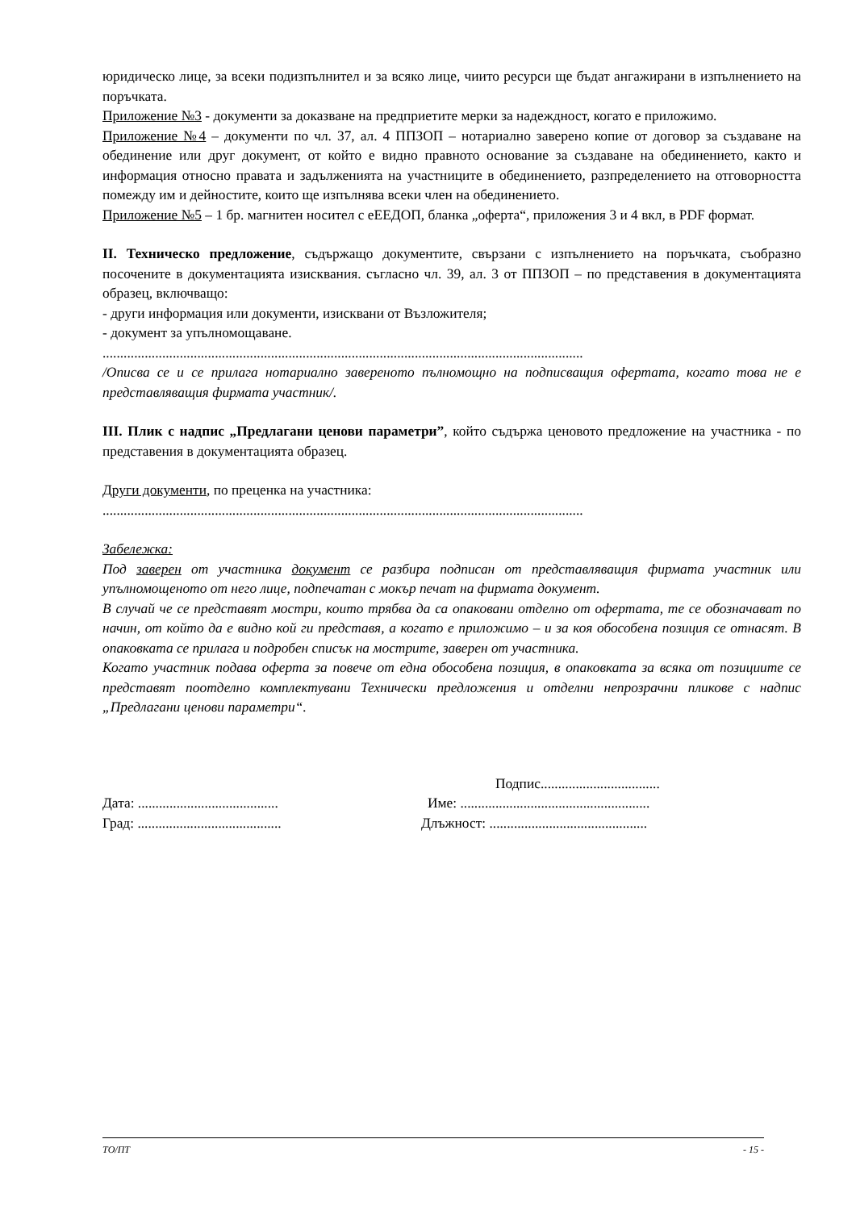юридическо лице, за всеки подизпълнител и за всяко лице, чиито ресурси ще бъдат ангажирани в изпълнението на поръчката.
Приложение №3 - документи за доказване на предприетите мерки за надеждност, когато е приложимо.
Приложение №4 – документи по чл. 37, ал. 4 ППЗОП – нотариално заверено копие от договор за създаване на обединение или друг документ, от който е видно правното основание за създаване на обединението, както и информация относно правата и задълженията на участниците в обединението, разпределението на отговорността помежду им и дейностите, които ще изпълнява всеки член на обединението.
Приложение №5 – 1 бр. магнитен носител с еЕЕДОП, бланка „оферта“, приложения 3 и 4 вкл, в PDF формат.
II. Техническо предложение, съдържащо документите, свързани с изпълнението на поръчката, съобразно посочените в документацията изисквания. съгласно чл. 39, ал. 3 от ППЗОП – по представения в документацията образец, включващо:
- други информация или документи, изисквани от Възложителя;
- документ за упълномощаване.
.........................................................................................................................................
/Описва се и се прилага нотариално завереното пълномощно на подписващия офертата, когато това не е представляващия фирмата участник/.
III. Плик с надпис „Предлагани ценови параметри”, който съдържа ценовото предложение на участника - по представения в документацията образец.
Други документи, по преценка на участника:
.........................................................................................................................................
Забележка:
Под заверен от участника документ се разбира подписан от представляващия фирмата участник или упълномощеното от него лице, подпечатан с мокър печат на фирмата документ.
В случай че се представят мостри, които трябва да са опаковани отделно от офертата, те се обозначават по начин, от който да е видно кой ги представя, а когато е приложимо – и за коя обособена позиция се отнасят. В опаковката се прилага и подробен списък на мострите, заверен от участника.
Когато участник подава оферта за повече от една обособена позиция, в опаковката за всяка от позициите се представят поотделно комплектувани Технически предложения и отделни непрозрачни пликове с надпис „Предлагани ценови параметри“.
Подпис..................................
Дата: ........................................
Име: ......................................................
Град: .........................................
Длъжност: .............................................
ТО/ПТ - 15 -